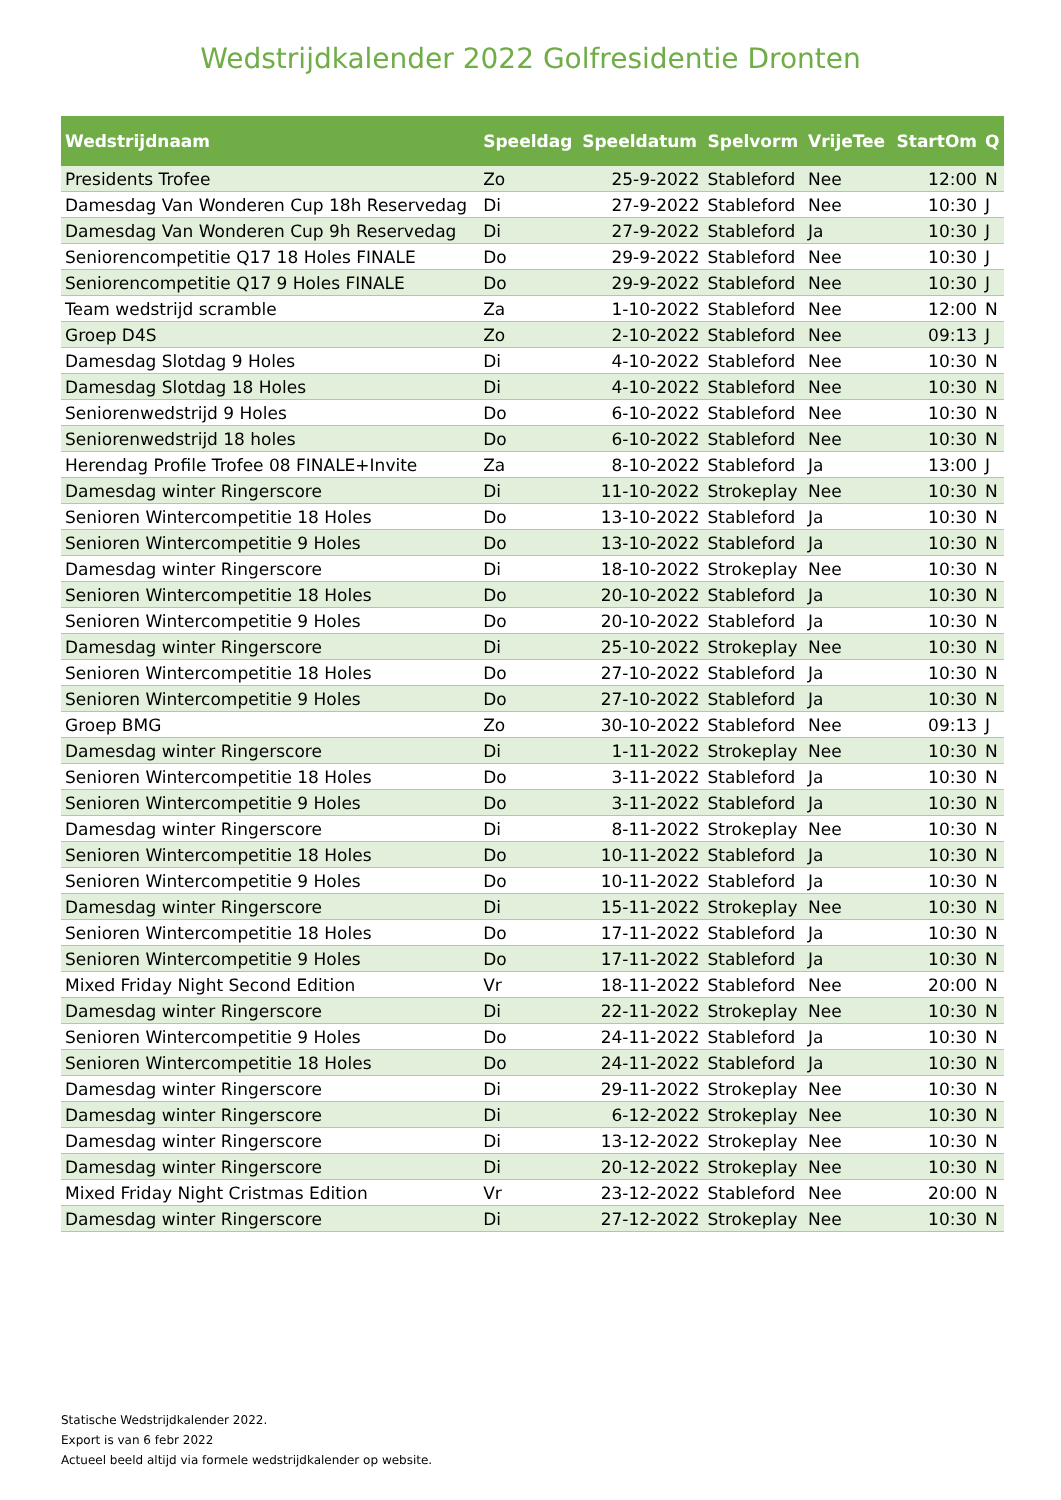Wedstrijdkalender 2022 Golfresidentie Dronten
| Wedstrijdnaam | Speeldag | Speeldatum | Spelvorm | VrijeTee | StartOm | Q |
| --- | --- | --- | --- | --- | --- | --- |
| Presidents Trofee | Zo | 25-9-2022 | Stableford | Nee | 12:00 | N |
| Damesdag Van Wonderen Cup 18h Reservedag | Di | 27-9-2022 | Stableford | Nee | 10:30 | J |
| Damesdag Van Wonderen Cup 9h Reservedag | Di | 27-9-2022 | Stableford | Ja | 10:30 | J |
| Seniorencompetitie Q17 18 Holes FINALE | Do | 29-9-2022 | Stableford | Nee | 10:30 | J |
| Seniorencompetitie Q17 9 Holes FINALE | Do | 29-9-2022 | Stableford | Nee | 10:30 | J |
| Team wedstrijd scramble | Za | 1-10-2022 | Stableford | Nee | 12:00 | N |
| Groep D4S | Zo | 2-10-2022 | Stableford | Nee | 09:13 | J |
| Damesdag Slotdag 9 Holes | Di | 4-10-2022 | Stableford | Nee | 10:30 | N |
| Damesdag Slotdag 18 Holes | Di | 4-10-2022 | Stableford | Nee | 10:30 | N |
| Seniorenwedstrijd 9 Holes | Do | 6-10-2022 | Stableford | Nee | 10:30 | N |
| Seniorenwedstrijd 18 holes | Do | 6-10-2022 | Stableford | Nee | 10:30 | N |
| Herendag Profile Trofee 08 FINALE+Invite | Za | 8-10-2022 | Stableford | Ja | 13:00 | J |
| Damesdag winter Ringerscore | Di | 11-10-2022 | Strokeplay | Nee | 10:30 | N |
| Senioren Wintercompetitie 18 Holes | Do | 13-10-2022 | Stableford | Ja | 10:30 | N |
| Senioren Wintercompetitie 9 Holes | Do | 13-10-2022 | Stableford | Ja | 10:30 | N |
| Damesdag winter Ringerscore | Di | 18-10-2022 | Strokeplay | Nee | 10:30 | N |
| Senioren Wintercompetitie 18 Holes | Do | 20-10-2022 | Stableford | Ja | 10:30 | N |
| Senioren Wintercompetitie 9 Holes | Do | 20-10-2022 | Stableford | Ja | 10:30 | N |
| Damesdag winter Ringerscore | Di | 25-10-2022 | Strokeplay | Nee | 10:30 | N |
| Senioren Wintercompetitie 18 Holes | Do | 27-10-2022 | Stableford | Ja | 10:30 | N |
| Senioren Wintercompetitie 9 Holes | Do | 27-10-2022 | Stableford | Ja | 10:30 | N |
| Groep BMG | Zo | 30-10-2022 | Stableford | Nee | 09:13 | J |
| Damesdag winter Ringerscore | Di | 1-11-2022 | Strokeplay | Nee | 10:30 | N |
| Senioren Wintercompetitie 18 Holes | Do | 3-11-2022 | Stableford | Ja | 10:30 | N |
| Senioren Wintercompetitie 9 Holes | Do | 3-11-2022 | Stableford | Ja | 10:30 | N |
| Damesdag winter Ringerscore | Di | 8-11-2022 | Strokeplay | Nee | 10:30 | N |
| Senioren Wintercompetitie 18 Holes | Do | 10-11-2022 | Stableford | Ja | 10:30 | N |
| Senioren Wintercompetitie 9 Holes | Do | 10-11-2022 | Stableford | Ja | 10:30 | N |
| Damesdag winter Ringerscore | Di | 15-11-2022 | Strokeplay | Nee | 10:30 | N |
| Senioren Wintercompetitie 18 Holes | Do | 17-11-2022 | Stableford | Ja | 10:30 | N |
| Senioren Wintercompetitie 9 Holes | Do | 17-11-2022 | Stableford | Ja | 10:30 | N |
| Mixed Friday Night Second Edition | Vr | 18-11-2022 | Stableford | Nee | 20:00 | N |
| Damesdag winter Ringerscore | Di | 22-11-2022 | Strokeplay | Nee | 10:30 | N |
| Senioren Wintercompetitie 9 Holes | Do | 24-11-2022 | Stableford | Ja | 10:30 | N |
| Senioren Wintercompetitie 18 Holes | Do | 24-11-2022 | Stableford | Ja | 10:30 | N |
| Damesdag winter Ringerscore | Di | 29-11-2022 | Strokeplay | Nee | 10:30 | N |
| Damesdag winter Ringerscore | Di | 6-12-2022 | Strokeplay | Nee | 10:30 | N |
| Damesdag winter Ringerscore | Di | 13-12-2022 | Strokeplay | Nee | 10:30 | N |
| Damesdag winter Ringerscore | Di | 20-12-2022 | Strokeplay | Nee | 10:30 | N |
| Mixed Friday Night Cristmas Edition | Vr | 23-12-2022 | Stableford | Nee | 20:00 | N |
| Damesdag winter Ringerscore | Di | 27-12-2022 | Strokeplay | Nee | 10:30 | N |
Statische Wedstrijdkalender 2022.
Export is van 6 febr 2022
Actueel beeld altijd via formele wedstrijdkalender op website.